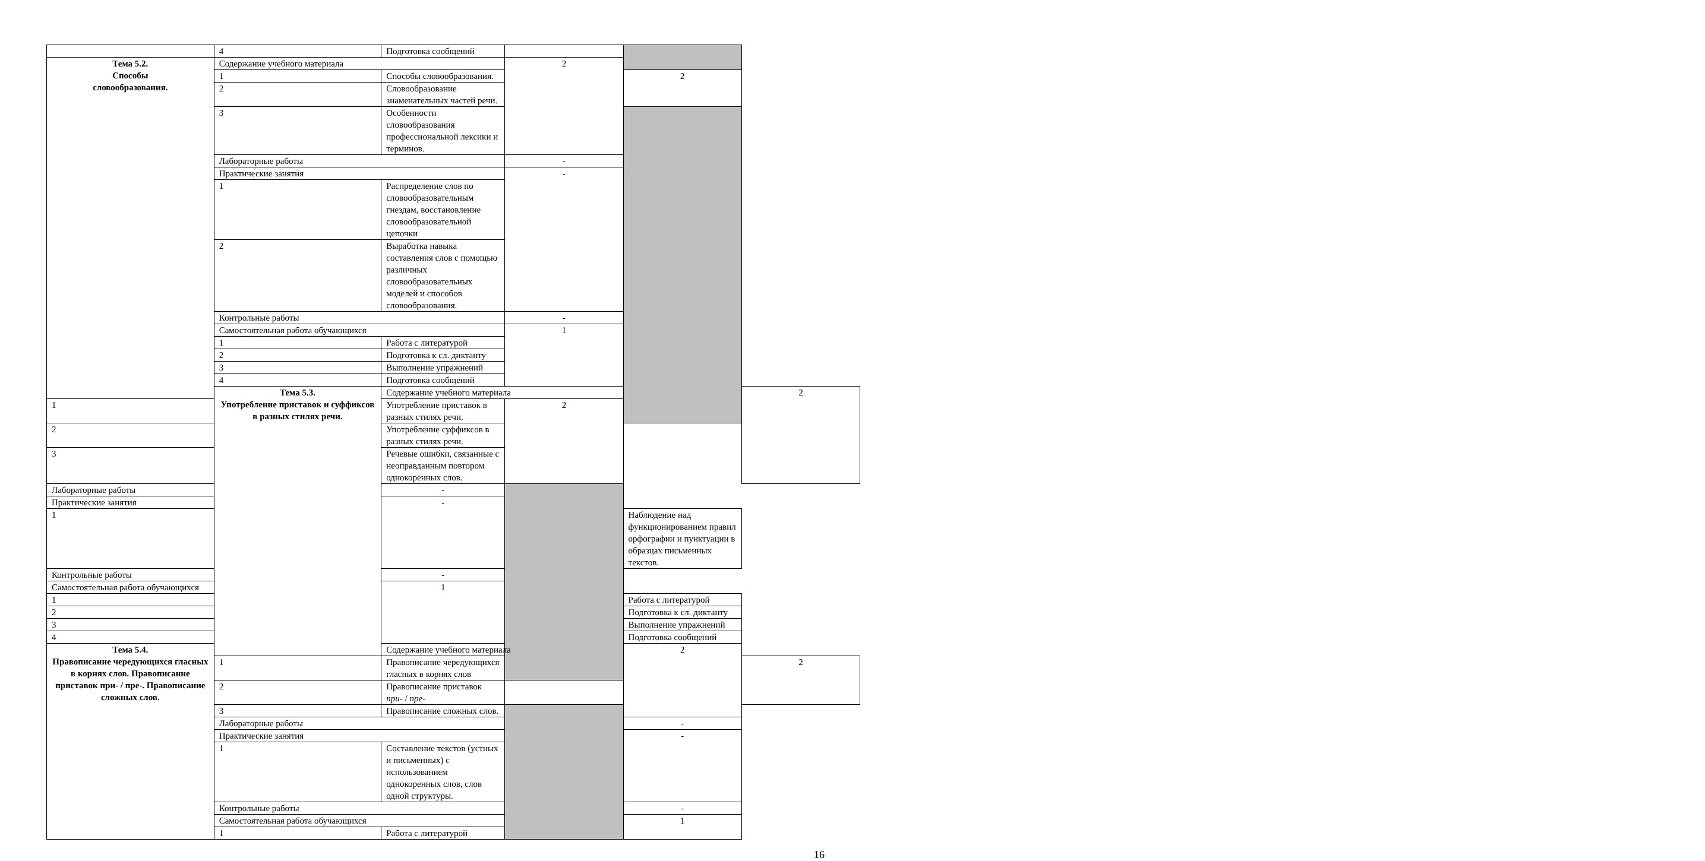| | 4 | Подготовка сообщений | | | |
| Тема 5.2. Способы словообразования. | Содержание учебного материала | | 2 | | |
| | 1 | Способы словообразования. | | 2 | |
| | 2 | Словообразование знаменательных частей речи. | | | |
| | 3 | Особенности словообразования профессиональной лексики и терминов. | | | |
| | Лабораторные работы | | - | | |
| | Практические занятия | | - | | |
| | 1 | Распределение слов по словообразовательным гнездам, восстановление словообразовательной цепочки | | | |
| | 2 | Выработка навыка составления слов с помощью различных словообразовательных моделей и способов словообразования. | | | |
| | Контрольные работы | | - | | |
| | Самостоятельная работа обучающихся | | 1 | | |
| | 1 | Работа с литературой | | | |
| | 2 | Подготовка к сл. диктанту | | | |
| | 3 | Выполнение упражнений | | | |
| | 4 | Подготовка сообщений | | | |
| | Тема 5.3. Употребление приставок и суффиксов в разных стилях речи. | Содержание учебного материала | | | 2 |
| 1 | | Употребление приставок в разных стилях речи. | 2 | | |
| 2 | | Употребление суффиксов в разных стилях речи. | | | |
| 3 | | Речевые ошибки, связанные с неоправданным повтором однокоренных слов. | | | |
| Лабораторные работы | | - | | | |
| Практические занятия | | - | | | |
| 1 | | | | Наблюдение над функционированием правил орфографии и пунктуации в образцах письменных текстов. | |
| Контрольные работы | | - | | | |
| Самостоятельная работа обучающихся | | 1 | | | |
| 1 | | | | Работа с литературой | |
| 2 | | | | Подготовка к сл. диктанту | |
| 3 | | | | Выполнение упражнений | |
| 4 | | | | Подготовка сообщений | |
| Тема 5.4. Правописание чередующихся гласных в корнях слов. Правописание приставок при- / пре-. Правописание сложных слов. | | Содержание учебного материала | | 2 | |
| | 1 | Правописание чередующихся гласных в корнях слов | | | 2 |
| | 2 | Правописание приставок при- / пре- | | | |
| | 3 | Правописание сложных слов. | | | |
| | Лабораторные работы | | | - | |
| | Практические занятия | | | - | |
| | 1 | Составление текстов (устных и письменных) с использованием однокоренных слов, слов одной структуры. | | | |
| | Контрольные работы | | | - | |
| | Самостоятельная работа обучающихся | | | 1 | |
| | 1 | Работа с литературой | | | |
16